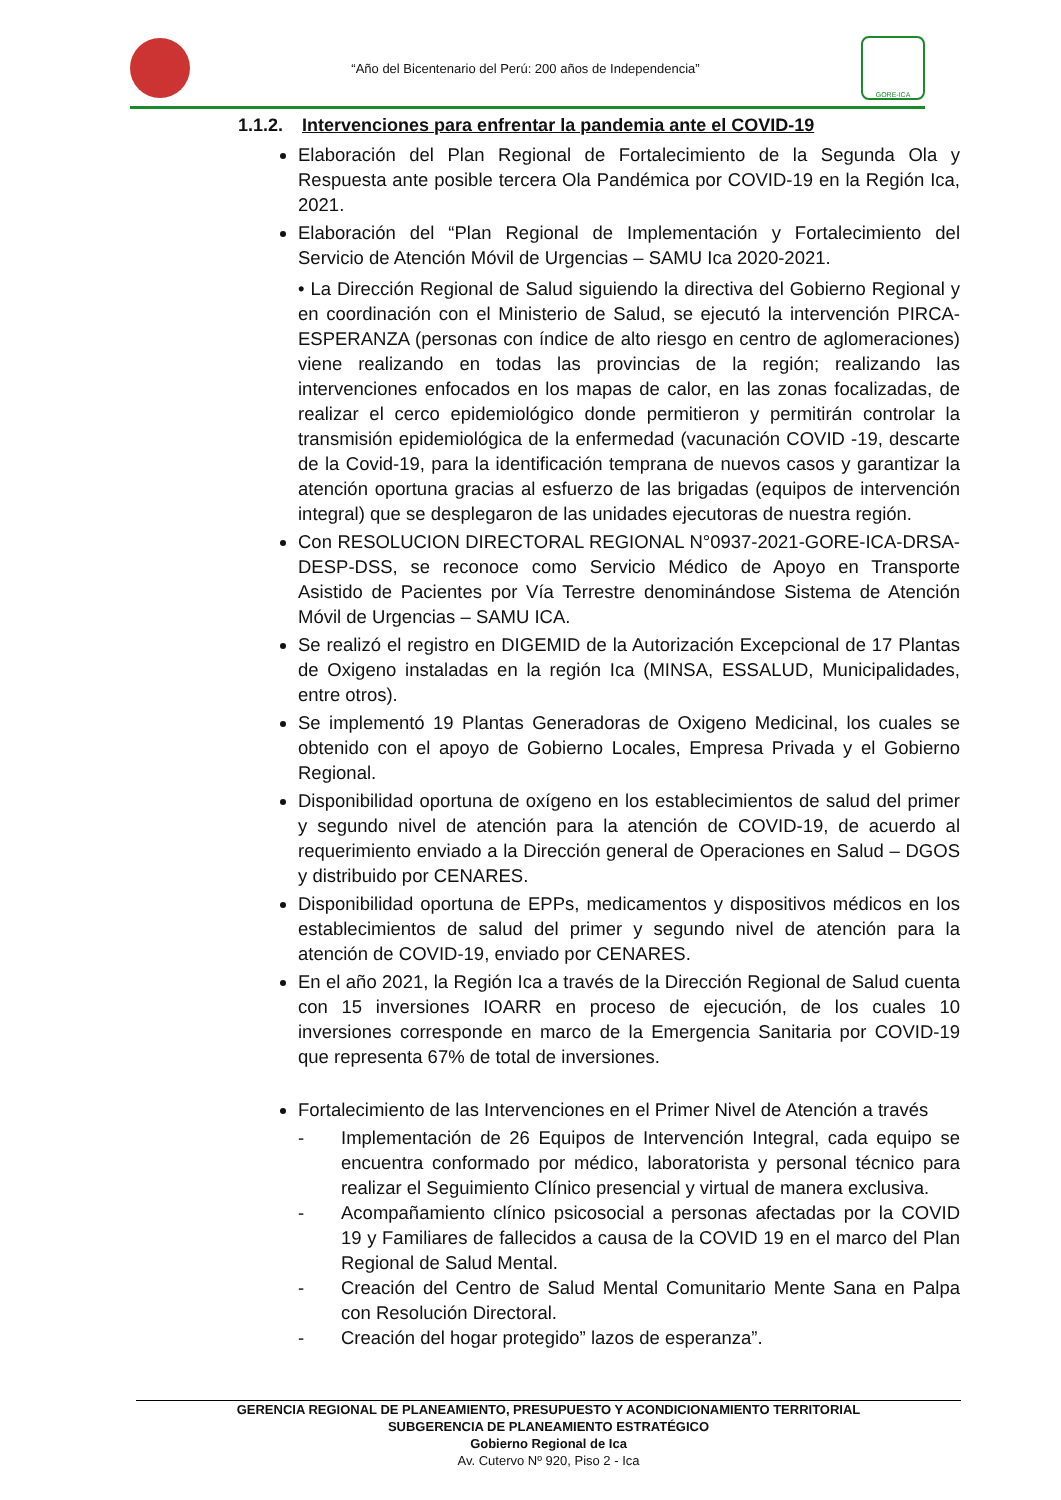“Año del Bicentenario del Perú: 200 años de Independencia”
GORE-ICA
1.1.2. Intervenciones para enfrentar la pandemia ante el COVID-19
Elaboración del Plan Regional de Fortalecimiento de la Segunda Ola y Respuesta ante posible tercera Ola Pandémica por COVID-19 en la Región Ica, 2021.
Elaboración del “Plan Regional de Implementación y Fortalecimiento del Servicio de Atención Móvil de Urgencias – SAMU Ica 2020-2021.
• La Dirección Regional de Salud siguiendo la directiva del Gobierno Regional y en coordinación con el Ministerio de Salud, se ejecutó la intervención PIRCA- ESPERANZA (personas con índice de alto riesgo en centro de aglomeraciones) viene realizando en todas las provincias de la región; realizando las intervenciones enfocados en los mapas de calor, en las zonas focalizadas, de realizar el cerco epidemiológico donde permitieron y permitirán controlar la transmisión epidemiológica de la enfermedad (vacunación COVID -19, descarte de la Covid-19, para la identificación temprana de nuevos casos y garantizar la atención oportuna gracias al esfuerzo de las brigadas (equipos de intervención integral) que se desplegaron de las unidades ejecutoras de nuestra región.
Con RESOLUCION DIRECTORAL REGIONAL N°0937-2021-GORE-ICA-DRSA-DESP-DSS, se reconoce como Servicio Médico de Apoyo en Transporte Asistido de Pacientes por Vía Terrestre denominándose Sistema de Atención Móvil de Urgencias – SAMU ICA.
Se realizó el registro en DIGEMID de la Autorización Excepcional de 17 Plantas de Oxigeno instaladas en la región Ica (MINSA, ESSALUD, Municipalidades, entre otros).
Se implementó 19 Plantas Generadoras de Oxigeno Medicinal, los cuales se obtenido con el apoyo de Gobierno Locales, Empresa Privada y el Gobierno Regional.
Disponibilidad oportuna de oxígeno en los establecimientos de salud del primer y segundo nivel de atención para la atención de COVID-19, de acuerdo al requerimiento enviado a la Dirección general de Operaciones en Salud – DGOS y distribuido por CENARES.
Disponibilidad oportuna de EPPs, medicamentos y dispositivos médicos en los establecimientos de salud del primer y segundo nivel de atención para la atención de COVID-19, enviado por CENARES.
En el año 2021, la Región Ica a través de la Dirección Regional de Salud cuenta con 15 inversiones IOARR en proceso de ejecución, de los cuales 10 inversiones corresponde en marco de la Emergencia Sanitaria por COVID-19 que representa 67% de total de inversiones.
Fortalecimiento de las Intervenciones en el Primer Nivel de Atención a través
- Implementación de 26 Equipos de Intervención Integral, cada equipo se encuentra conformado por médico, laboratorista y personal técnico para realizar el Seguimiento Clínico presencial y virtual de manera exclusiva.
- Acompañamiento clínico psicosocial a personas afectadas por la COVID 19 y Familiares de fallecidos a causa de la COVID 19 en el marco del Plan Regional de Salud Mental.
- Creación del Centro de Salud Mental Comunitario Mente Sana en Palpa con Resolución Directoral.
- Creación del hogar protegido” lazos de esperanza”.
GERENCIA REGIONAL DE PLANEAMIENTO, PRESUPUESTO Y ACONDICIONAMIENTO TERRITORIAL
SUBGERENCIA DE PLANEAMIENTO ESTRATÉGICO
Gobierno Regional de Ica
Av. Cutervo Nº 920, Piso 2 - Ica